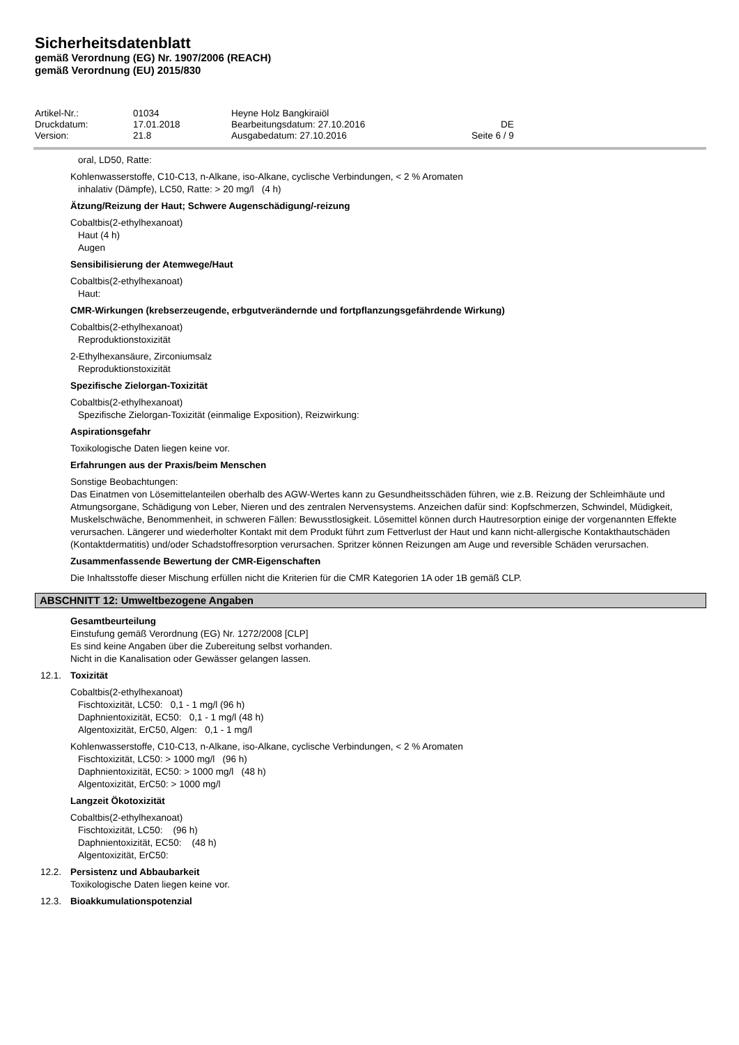Sicherheitsdatenblatt
gemäß Verordnung (EG) Nr. 1907/2006 (REACH)
gemäß Verordnung (EU) 2015/830
| Artikel-Nr.: | 01034 | Heyne Holz Bangkiraiöl | |
| Druckdatum: | 17.01.2018 | Bearbeitungsdatum: 27.10.2016 | DE |
| Version: | 21.8 | Ausgabedatum: 27.10.2016 | Seite 6 / 9 |
oral, LD50, Ratte:
Kohlenwasserstoffe, C10-C13, n-Alkane, iso-Alkane, cyclische Verbindungen, < 2 % Aromaten
inhalativ (Dämpfe), LC50, Ratte: > 20 mg/l (4 h)
Ätzung/Reizung der Haut; Schwere Augenschädigung/-reizung
Cobaltbis(2-ethylhexanoat)
Haut (4 h)
Augen
Sensibilisierung der Atemwege/Haut
Cobaltbis(2-ethylhexanoat)
Haut:
CMR-Wirkungen (krebserzeugende, erbgutverändernde und fortpflanzungsgefährdende Wirkung)
Cobaltbis(2-ethylhexanoat)
Reproduktionstoxizität
2-Ethylhexansäure, Zirconiumsalz
Reproduktionstoxizität
Spezifische Zielorgan-Toxizität
Cobaltbis(2-ethylhexanoat)
Spezifische Zielorgan-Toxizität (einmalige Exposition), Reizwirkung:
Aspirationsgefahr
Toxikologische Daten liegen keine vor.
Erfahrungen aus der Praxis/beim Menschen
Sonstige Beobachtungen:
Das Einatmen von Lösemittelanteilen oberhalb des AGW-Wertes kann zu Gesundheitsschäden führen, wie z.B. Reizung der Schleimhäute und Atmungsorgane, Schädigung von Leber, Nieren und des zentralen Nervensystems. Anzeichen dafür sind: Kopfschmerzen, Schwindel, Müdigkeit, Muskelschwäche, Benommenheit, in schweren Fällen: Bewusstlosigkeit. Lösemittel können durch Hautresorption einige der vorgenannten Effekte verursachen. Längerer und wiederholter Kontakt mit dem Produkt führt zum Fettverlust der Haut und kann nicht-allergische Kontakthautschäden (Kontaktdermatitis) und/oder Schadstoffresorption verursachen. Spritzer können Reizungen am Auge und reversible Schäden verursachen.
Zusammenfassende Bewertung der CMR-Eigenschaften
Die Inhaltsstoffe dieser Mischung erfüllen nicht die Kriterien für die CMR Kategorien 1A oder 1B gemäß CLP.
ABSCHNITT 12: Umweltbezogene Angaben
Gesamtbeurteilung
Einstufung gemäß Verordnung (EG) Nr. 1272/2008 [CLP]
Es sind keine Angaben über die Zubereitung selbst vorhanden.
Nicht in die Kanalisation oder Gewässer gelangen lassen.
12.1. Toxizität
Cobaltbis(2-ethylhexanoat)
Fischtoxizität, LC50: 0,1 - 1 mg/l (96 h)
Daphnientoxizität, EC50: 0,1 - 1 mg/l (48 h)
Algentoxizität, ErC50, Algen: 0,1 - 1 mg/l
Kohlenwasserstoffe, C10-C13, n-Alkane, iso-Alkane, cyclische Verbindungen, < 2 % Aromaten
Fischtoxizität, LC50: > 1000 mg/l (96 h)
Daphnientoxizität, EC50: > 1000 mg/l (48 h)
Algentoxizität, ErC50: > 1000 mg/l
Langzeit Ökotoxizität
Cobaltbis(2-ethylhexanoat)
Fischtoxizität, LC50: (96 h)
Daphnientoxizität, EC50: (48 h)
Algentoxizität, ErC50:
12.2. Persistenz und Abbaubarkeit
Toxikologische Daten liegen keine vor.
12.3. Bioakkumulationspotenzial